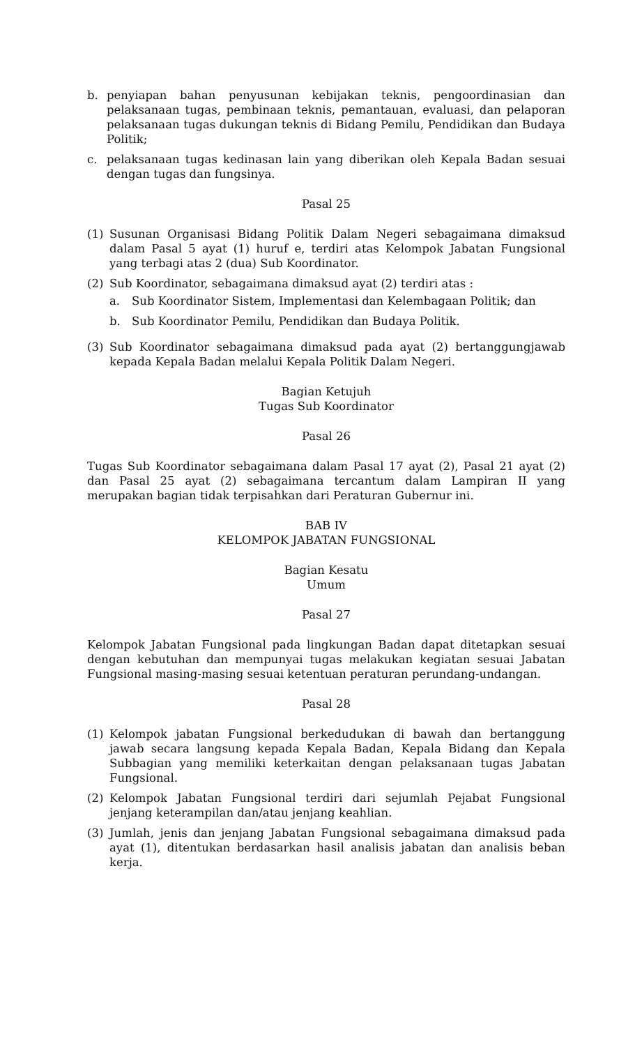b. penyiapan bahan penyusunan kebijakan teknis, pengoordinasian dan pelaksanaan tugas, pembinaan teknis, pemantauan, evaluasi, dan pelaporan pelaksanaan tugas dukungan teknis di Bidang Pemilu, Pendidikan dan Budaya Politik;
c. pelaksanaan tugas kedinasan lain yang diberikan oleh Kepala Badan sesuai dengan tugas dan fungsinya.
Pasal 25
(1) Susunan Organisasi Bidang Politik Dalam Negeri sebagaimana dimaksud dalam Pasal 5 ayat (1) huruf e, terdiri atas Kelompok Jabatan Fungsional yang terbagi atas 2 (dua) Sub Koordinator.
(2) Sub Koordinator, sebagaimana dimaksud ayat (2) terdiri atas :
a. Sub Koordinator Sistem, Implementasi dan Kelembagaan Politik; dan
b. Sub Koordinator Pemilu, Pendidikan dan Budaya Politik.
(3) Sub Koordinator sebagaimana dimaksud pada ayat (2) bertanggungjawab kepada Kepala Badan melalui Kepala Politik Dalam Negeri.
Bagian Ketujuh
Tugas Sub Koordinator
Pasal 26
Tugas Sub Koordinator sebagaimana dalam Pasal 17 ayat (2), Pasal 21 ayat (2) dan Pasal 25 ayat (2) sebagaimana tercantum dalam Lampiran II yang merupakan bagian tidak terpisahkan dari Peraturan Gubernur ini.
BAB IV
KELOMPOK JABATAN FUNGSIONAL
Bagian Kesatu
Umum
Pasal 27
Kelompok Jabatan Fungsional pada lingkungan Badan dapat ditetapkan sesuai dengan kebutuhan dan mempunyai tugas melakukan kegiatan sesuai Jabatan Fungsional masing-masing sesuai ketentuan peraturan perundang-undangan.
Pasal 28
(1) Kelompok jabatan Fungsional berkedudukan di bawah dan bertanggung jawab secara langsung kepada Kepala Badan, Kepala Bidang dan Kepala Subbagian yang memiliki keterkaitan dengan pelaksanaan tugas Jabatan Fungsional.
(2) Kelompok Jabatan Fungsional terdiri dari sejumlah Pejabat Fungsional jenjang keterampilan dan/atau jenjang keahlian.
(3) Jumlah, jenis dan jenjang Jabatan Fungsional sebagaimana dimaksud pada ayat (1), ditentukan berdasarkan hasil analisis jabatan dan analisis beban kerja.